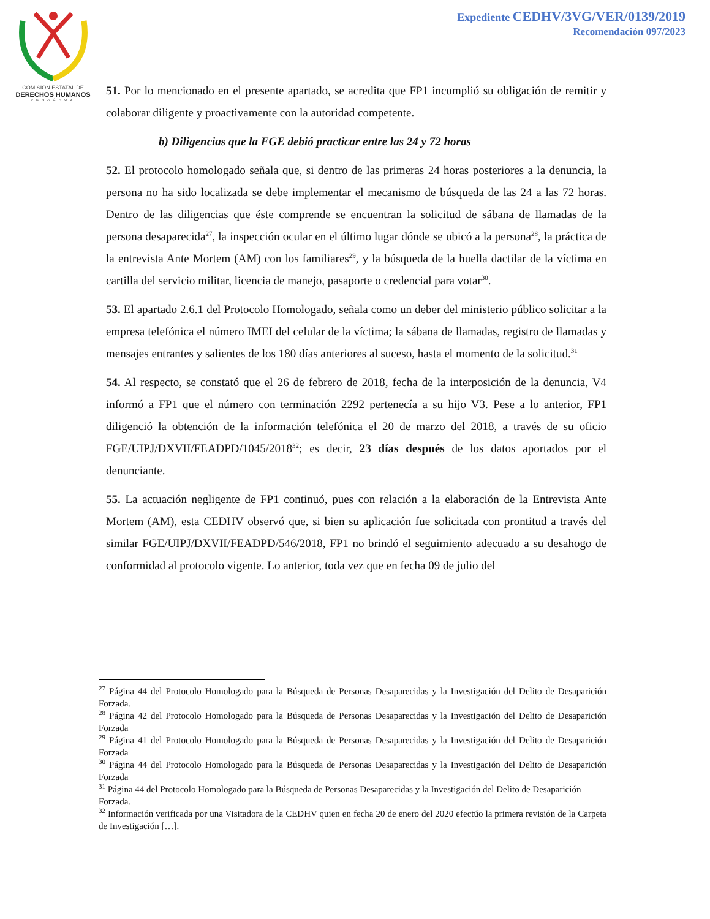COMISION ESTATAL DE
DERECHOS HUMANOS
VERACRUZ
Expediente CEDHV/3VG/VER/0139/2019
Recomendación 097/2023
51. Por lo mencionado en el presente apartado, se acredita que FP1 incumplió su obligación de remitir y colaborar diligente y proactivamente con la autoridad competente.
b) Diligencias que la FGE debió practicar entre las 24 y 72 horas
52. El protocolo homologado señala que, si dentro de las primeras 24 horas posteriores a la denuncia, la persona no ha sido localizada se debe implementar el mecanismo de búsqueda de las 24 a las 72 horas. Dentro de las diligencias que éste comprende se encuentran la solicitud de sábana de llamadas de la persona desaparecida<sup>27</sup>, la inspección ocular en el último lugar dónde se ubicó a la persona<sup>28</sup>, la práctica de la entrevista Ante Mortem (AM) con los familiares<sup>29</sup>, y la búsqueda de la huella dactilar de la víctima en cartilla del servicio militar, licencia de manejo, pasaporte o credencial para votar<sup>30</sup>.
53. El apartado 2.6.1 del Protocolo Homologado, señala como un deber del ministerio público solicitar a la empresa telefónica el número IMEI del celular de la víctima; la sábana de llamadas, registro de llamadas y mensajes entrantes y salientes de los 180 días anteriores al suceso, hasta el momento de la solicitud.<sup>31</sup>
54. Al respecto, se constató que el 26 de febrero de 2018, fecha de la interposición de la denuncia, V4 informó a FP1 que el número con terminación 2292 pertenecía a su hijo V3. Pese a lo anterior, FP1 diligenció la obtención de la información telefónica el 20 de marzo del 2018, a través de su oficio FGE/UIPJ/DXVII/FEADPD/1045/2018<sup>32</sup>; es decir, 23 días después de los datos aportados por el denunciante.
55. La actuación negligente de FP1 continuó, pues con relación a la elaboración de la Entrevista Ante Mortem (AM), esta CEDHV observó que, si bien su aplicación fue solicitada con prontitud a través del similar FGE/UIPJ/DXVII/FEADPD/546/2018, FP1 no brindó el seguimiento adecuado a su desahogo de conformidad al protocolo vigente. Lo anterior, toda vez que en fecha 09 de julio del
<sup>27</sup> Página 44 del Protocolo Homologado para la Búsqueda de Personas Desaparecidas y la Investigación del Delito de Desaparición Forzada.
<sup>28</sup> Página 42 del Protocolo Homologado para la Búsqueda de Personas Desaparecidas y la Investigación del Delito de Desaparición Forzada
<sup>29</sup> Página 41 del Protocolo Homologado para la Búsqueda de Personas Desaparecidas y la Investigación del Delito de Desaparición Forzada
<sup>30</sup> Página 44 del Protocolo Homologado para la Búsqueda de Personas Desaparecidas y la Investigación del Delito de Desaparición Forzada
<sup>31</sup> Página 44 del Protocolo Homologado para la Búsqueda de Personas Desaparecidas y la Investigación del Delito de Desaparición Forzada.
<sup>32</sup> Información verificada por una Visitadora de la CEDHV quien en fecha 20 de enero del 2020 efectúo la primera revisión de la Carpeta de Investigación […].